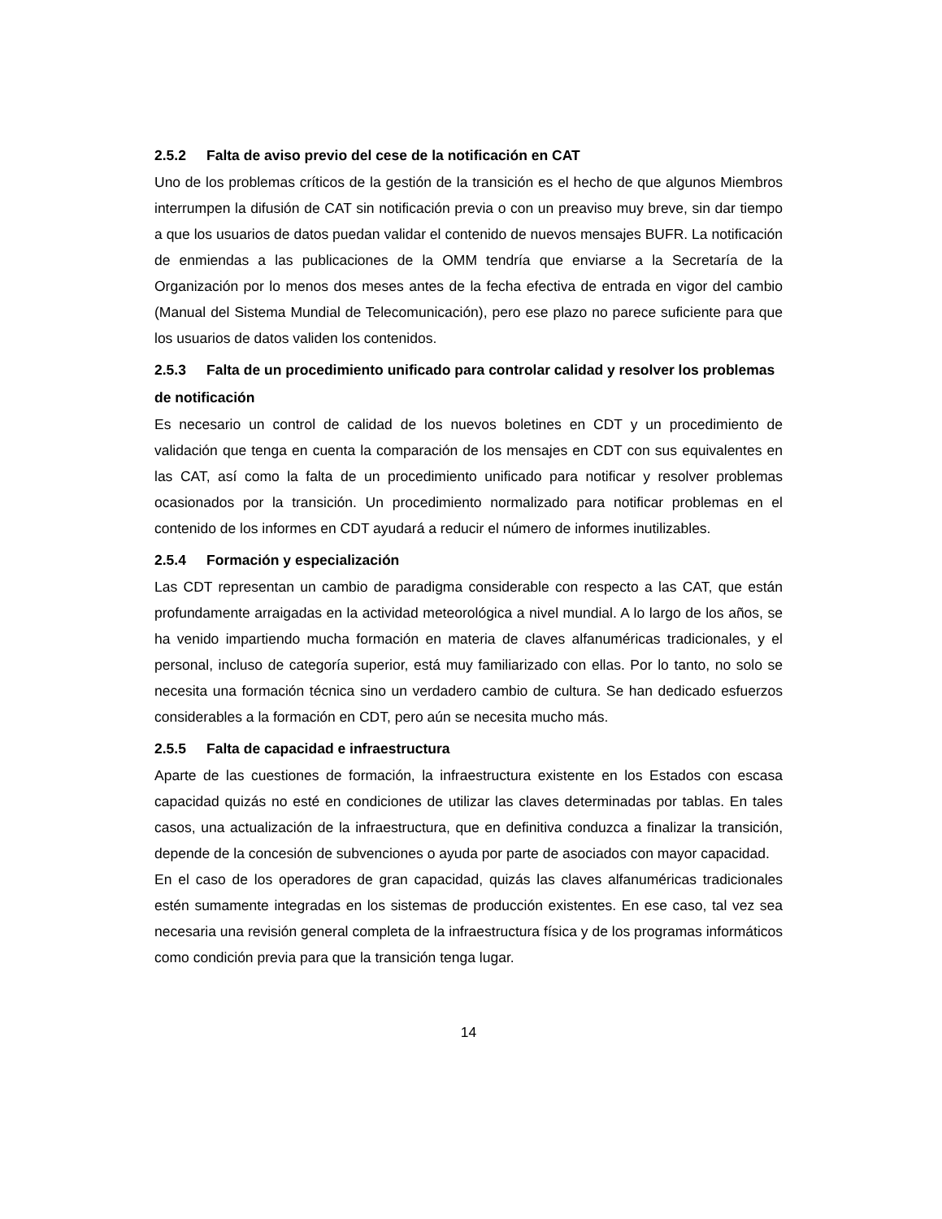2.5.2 Falta de aviso previo del cese de la notificación en CAT
Uno de los problemas críticos de la gestión de la transición es el hecho de que algunos Miembros interrumpen la difusión de CAT sin notificación previa o con un preaviso muy breve, sin dar tiempo a que los usuarios de datos puedan validar el contenido de nuevos mensajes BUFR. La notificación de enmiendas a las publicaciones de la OMM tendría que enviarse a la Secretaría de la Organización por lo menos dos meses antes de la fecha efectiva de entrada en vigor del cambio (Manual del Sistema Mundial de Telecomunicación), pero ese plazo no parece suficiente para que los usuarios de datos validen los contenidos.
2.5.3 Falta de un procedimiento unificado para controlar calidad y resolver los problemas de notificación
Es necesario un control de calidad de los nuevos boletines en CDT y un procedimiento de validación que tenga en cuenta la comparación de los mensajes en CDT con sus equivalentes en las CAT, así como la falta de un procedimiento unificado para notificar y resolver problemas ocasionados por la transición. Un procedimiento normalizado para notificar problemas en el contenido de los informes en CDT ayudará a reducir el número de informes inutilizables.
2.5.4 Formación y especialización
Las CDT representan un cambio de paradigma considerable con respecto a las CAT, que están profundamente arraigadas en la actividad meteorológica a nivel mundial. A lo largo de los años, se ha venido impartiendo mucha formación en materia de claves alfanuméricas tradicionales, y el personal, incluso de categoría superior, está muy familiarizado con ellas. Por lo tanto, no solo se necesita una formación técnica sino un verdadero cambio de cultura. Se han dedicado esfuerzos considerables a la formación en CDT, pero aún se necesita mucho más.
2.5.5 Falta de capacidad e infraestructura
Aparte de las cuestiones de formación, la infraestructura existente en los Estados con escasa capacidad quizás no esté en condiciones de utilizar las claves determinadas por tablas. En tales casos, una actualización de la infraestructura, que en definitiva conduzca a finalizar la transición, depende de la concesión de subvenciones o ayuda por parte de asociados con mayor capacidad.
En el caso de los operadores de gran capacidad, quizás las claves alfanuméricas tradicionales estén sumamente integradas en los sistemas de producción existentes. En ese caso, tal vez sea necesaria una revisión general completa de la infraestructura física y de los programas informáticos como condición previa para que la transición tenga lugar.
14